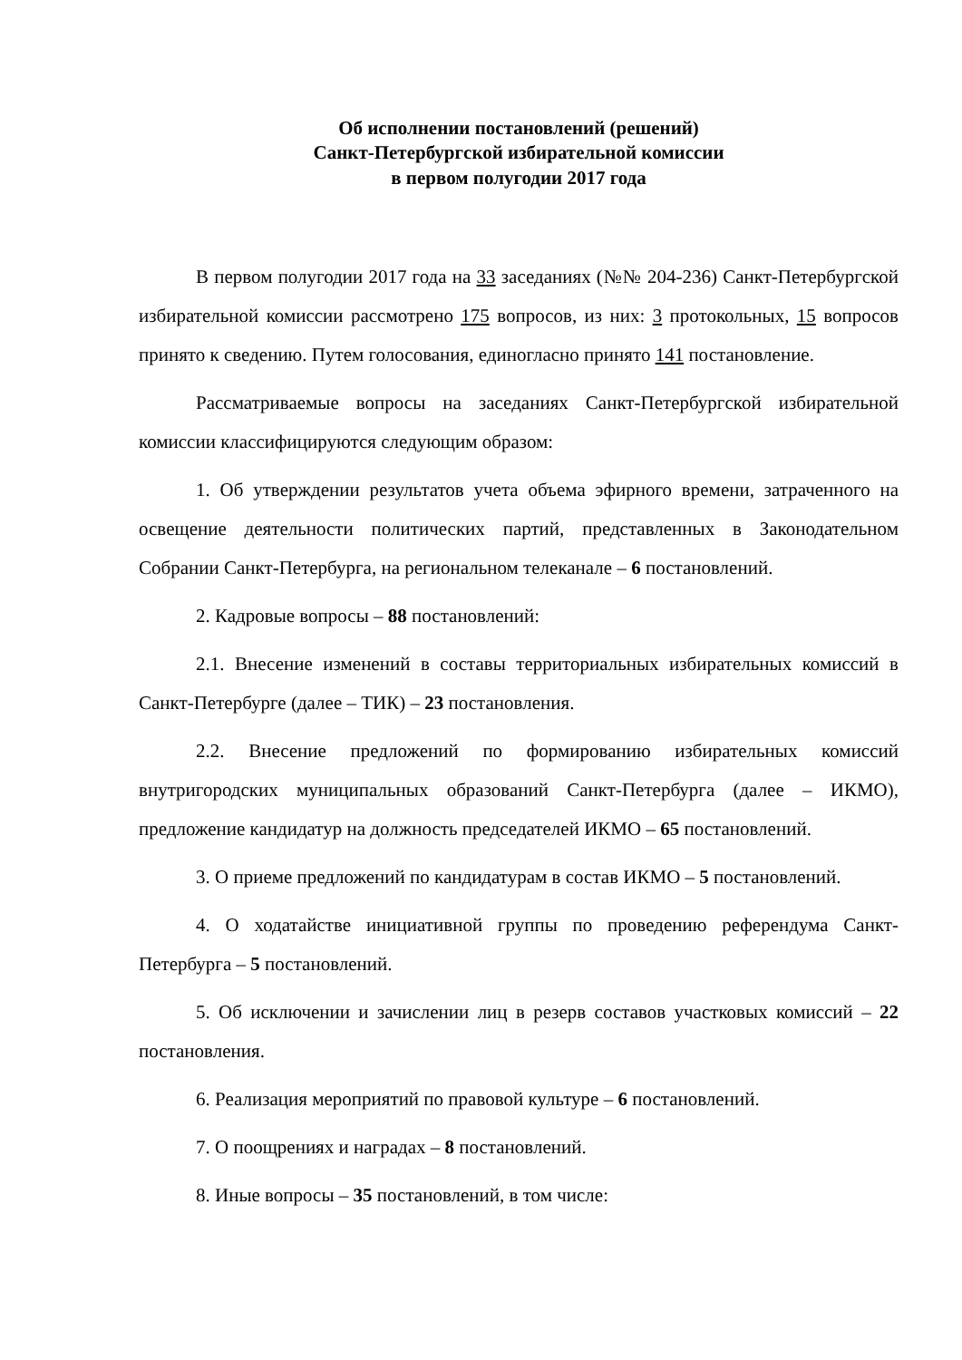Об исполнении постановлений (решений)
Санкт-Петербургской избирательной комиссии
в первом полугодии 2017 года
В первом полугодии 2017 года на 33 заседаниях (№№ 204-236) Санкт-Петербургской избирательной комиссии рассмотрено 175 вопросов, из них: 3 протокольных, 15 вопросов принято к сведению. Путем голосования, единогласно принято 141 постановление.
Рассматриваемые вопросы на заседаниях Санкт-Петербургской избирательной комиссии классифицируются следующим образом:
1. Об утверждении результатов учета объема эфирного времени, затраченного на освещение деятельности политических партий, представленных в Законодательном Собрании Санкт-Петербурга, на региональном телеканале – 6 постановлений.
2. Кадровые вопросы – 88 постановлений:
2.1. Внесение изменений в составы территориальных избирательных комиссий в Санкт-Петербурге (далее – ТИК) – 23 постановления.
2.2. Внесение предложений по формированию избирательных комиссий внутригородских муниципальных образований Санкт-Петербурга (далее – ИКМО), предложение кандидатур на должность председателей ИКМО – 65 постановлений.
3. О приеме предложений по кандидатурам в состав ИКМО – 5 постановлений.
4. О ходатайстве инициативной группы по проведению референдума Санкт-Петербурга – 5 постановлений.
5. Об исключении и зачислении лиц в резерв составов участковых комиссий – 22 постановления.
6. Реализация мероприятий по правовой культуре – 6 постановлений.
7. О поощрениях и наградах – 8 постановлений.
8. Иные вопросы – 35 постановлений, в том числе: